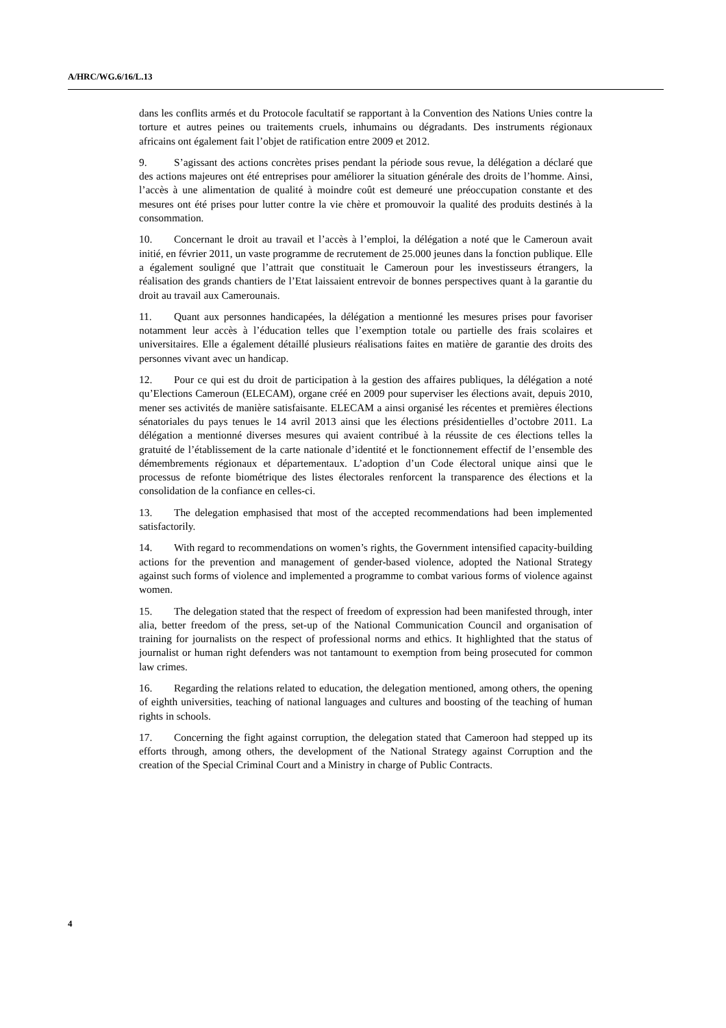A/HRC/WG.6/16/L.13
dans les conflits armés et du Protocole facultatif se rapportant à la Convention des Nations Unies contre la torture et autres peines ou traitements cruels, inhumains ou dégradants. Des instruments régionaux africains ont également fait l’objet de ratification entre 2009 et 2012.
9. S’agissant des actions concrètes prises pendant la période sous revue, la délégation a déclaré que des actions majeures ont été entreprises pour améliorer la situation générale des droits de l’homme. Ainsi, l’accès à une alimentation de qualité à moindre coût est demeuré une préoccupation constante et des mesures ont été prises pour lutter contre la vie chère et promouvoir la qualité des produits destinés à la consommation.
10. Concernant le droit au travail et l’accès à l’emploi, la délégation a noté que le Cameroun avait initié, en février 2011, un vaste programme de recrutement de 25.000 jeunes dans la fonction publique. Elle a également souligné que l’attrait que constituait le Cameroun pour les investisseurs étrangers, la réalisation des grands chantiers de l’Etat laissaient entrevoir de bonnes perspectives quant à la garantie du droit au travail aux Camerounais.
11. Quant aux personnes handicapées, la délégation a mentionné les mesures prises pour favoriser notamment leur accès à l’éducation telles que l’exemption totale ou partielle des frais scolaires et universitaires. Elle a également détaillé plusieurs réalisations faites en matière de garantie des droits des personnes vivant avec un handicap.
12. Pour ce qui est du droit de participation à la gestion des affaires publiques, la délégation a noté qu’Elections Cameroun (ELECAM), organe créé en 2009 pour superviser les élections avait, depuis 2010, mener ses activités de manière satisfaisante. ELECAM a ainsi organisé les récentes et premières élections sénatoriales du pays tenues le 14 avril 2013 ainsi que les élections présidentielles d’octobre 2011. La délégation a mentionné diverses mesures qui avaient contribué à la réussite de ces élections telles la gratuité de l’établissement de la carte nationale d’identité et le fonctionnement effectif de l’ensemble des démembrements régionaux et départementaux. L’adoption d’un Code électoral unique ainsi que le processus de refonte biométrique des listes électorales renforcent la transparence des élections et la consolidation de la confiance en celles-ci.
13. The delegation emphasised that most of the accepted recommendations had been implemented satisfactorily.
14. With regard to recommendations on women’s rights, the Government intensified capacity-building actions for the prevention and management of gender-based violence, adopted the National Strategy against such forms of violence and implemented a programme to combat various forms of violence against women.
15. The delegation stated that the respect of freedom of expression had been manifested through, inter alia, better freedom of the press, set-up of the National Communication Council and organisation of training for journalists on the respect of professional norms and ethics. It highlighted that the status of journalist or human right defenders was not tantamount to exemption from being prosecuted for common law crimes.
16. Regarding the relations related to education, the delegation mentioned, among others, the opening of eighth universities, teaching of national languages and cultures and boosting of the teaching of human rights in schools.
17. Concerning the fight against corruption, the delegation stated that Cameroon had stepped up its efforts through, among others, the development of the National Strategy against Corruption and the creation of the Special Criminal Court and a Ministry in charge of Public Contracts.
4